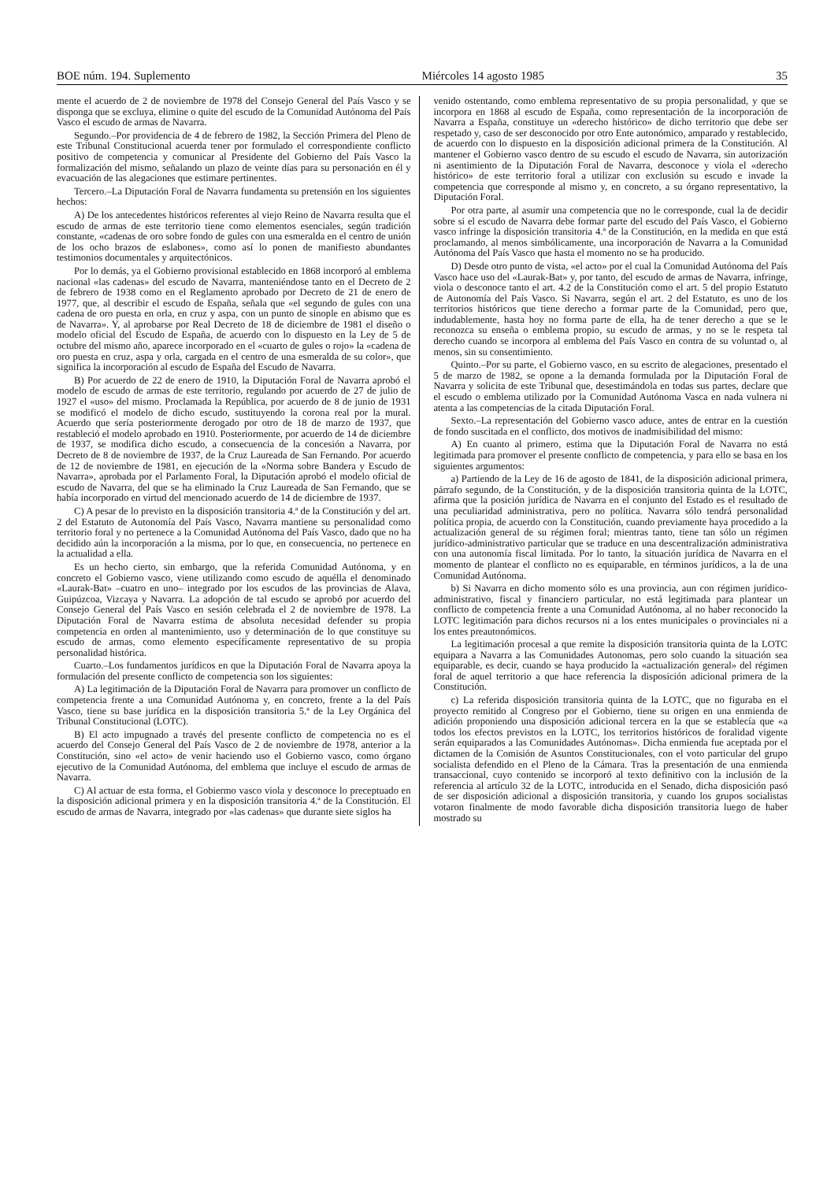BOE núm. 194. Suplemento Miércoles 14 agosto 1985 35
mente el acuerdo de 2 de noviembre de 1978 del Consejo General del País Vasco y se disponga que se excluya, elimine o quite del escudo de la Comunidad Autónoma del País Vasco el escudo de armas de Navarra.
Segundo.–Por providencia de 4 de febrero de 1982, la Sección Primera del Pleno de este Tribunal Constitucional acuerda tener por formulado el correspondiente conflicto positivo de competencia y comunicar al Presidente del Gobierno del País Vasco la formalización del mismo, señalando un plazo de veinte días para su personación en él y evacuación de las alegaciones que estimare pertinentes.
Tercero.–La Diputación Foral de Navarra fundamenta su pretensión en los siguientes hechos:
A) De los antecedentes históricos referentes al viejo Reino de Navarra resulta que el escudo de armas de este territorio tiene como elementos esenciales, según tradición constante, «cadenas de oro sobre fondo de gules con una esmeralda en el centro de unión de los ocho brazos de eslabones», como así lo ponen de manifiesto abundantes testimonios documentales y arquitectónicos.
Por lo demás, ya el Gobierno provisional establecido en 1868 incorporó al emblema nacional «las cadenas» del escudo de Navarra, manteniéndose tanto en el Decreto de 2 de febrero de 1938 como en el Reglamento aprobado por Decreto de 21 de enero de 1977, que, al describir el escudo de España, señala que «el segundo de gules con una cadena de oro puesta en orla, en cruz y aspa, con un punto de sinople en abismo que es de Navarra». Y, al aprobarse por Real Decreto de 18 de diciembre de 1981 el diseño o modelo oficial del Escudo de España, de acuerdo con lo dispuesto en la Ley de 5 de octubre del mismo año, aparece incorporado en el «cuarto de gules o rojo» la «cadena de oro puesta en cruz, aspa y orla, cargada en el centro de una esmeralda de su color», que significa la incorporación al escudo de España del Escudo de Navarra.
B) Por acuerdo de 22 de enero de 1910, la Diputación Foral de Navarra aprobó el modelo de escudo de armas de este territorio, regulando por acuerdo de 27 de julio de 1927 el «uso» del mismo. Proclamada la República, por acuerdo de 8 de junio de 1931 se modificó el modelo de dicho escudo, sustituyendo la corona real por la mural. Acuerdo que sería posteriormente derogado por otro de 18 de marzo de 1937, que restableció el modelo aprobado en 1910. Posteriormente, por acuerdo de 14 de diciembre de 1937, se modifica dicho escudo, a consecuencia de la concesión a Navarra, por Decreto de 8 de noviembre de 1937, de la Cruz Laureada de San Fernando. Por acuerdo de 12 de noviembre de 1981, en ejecución de la «Norma sobre Bandera y Escudo de Navarra», aprobada por el Parlamento Foral, la Diputación aprobó el modelo oficial de escudo de Navarra, del que se ha eliminado la Cruz Laureada de San Fernando, que se había incorporado en virtud del mencionado acuerdo de 14 de diciembre de 1937.
C) A pesar de lo previsto en la disposición transitoria 4.ª de la Constitución y del art. 2 del Estatuto de Autonomía del País Vasco, Navarra mantiene su personalidad como territorio foral y no pertenece a la Comunidad Autónoma del País Vasco, dado que no ha decidido aún la incorporación a la misma, por lo que, en consecuencia, no pertenece en la actualidad a ella.
Es un hecho cierto, sin embargo, que la referida Comunidad Autónoma, y en concreto el Gobierno vasco, viene utilizando como escudo de aquélla el denominado «Laurak-Bat» –cuatro en uno– integrado por los escudos de las provincias de Alava, Guipúzcoa, Vizcaya y Navarra. La adopción de tal escudo se aprobó por acuerdo del Consejo General del País Vasco en sesión celebrada el 2 de noviembre de 1978. La Diputación Foral de Navarra estima de absoluta necesidad defender su propia competencia en orden al mantenimiento, uso y determinación de lo que constituye su escudo de armas, como elemento específicamente representativo de su propia personalidad histórica.
Cuarto.–Los fundamentos jurídicos en que la Diputación Foral de Navarra apoya la formulación del presente conflicto de competencia son los siguientes:
A) La legitimación de la Diputación Foral de Navarra para promover un conflicto de competencia frente a una Comunidad Autónoma y, en concreto, frente a la del País Vasco, tiene su base jurídica en la disposición transitoria 5.ª de la Ley Orgánica del Tribunal Constitucional (LOTC).
B) El acto impugnado a través del presente conflicto de competencia no es el acuerdo del Consejo General del País Vasco de 2 de noviembre de 1978, anterior a la Constitución, sino «el acto» de venir haciendo uso el Gobierno vasco, como órgano ejecutivo de la Comunidad Autónoma, del emblema que incluye el escudo de armas de Navarra.
C) Al actuar de esta forma, el Gobiermo vasco viola y desconoce lo preceptuado en la disposición adicional primera y en la disposición transitoria 4.ª de la Constitución. El escudo de armas de Navarra, integrado por «las cadenas» que durante siete siglos ha
venido ostentando, como emblema representativo de su propia personalidad, y que se incorpora en 1868 al escudo de España, como representación de la incorporación de Navarra a España, constituye un «derecho histórico» de dicho territorio que debe ser respetado y, caso de ser desconocido por otro Ente autonómico, amparado y restablecido, de acuerdo con lo dispuesto en la disposición adicional primera de la Constitución. Al mantener el Gobierno vasco dentro de su escudo el escudo de Navarra, sin autorización ni asentimiento de la Diputación Foral de Navarra, desconoce y viola el «derecho histórico» de este territorio foral a utilizar con exclusión su escudo e invade la competencia que corresponde al mismo y, en concreto, a su órgano representativo, la Diputación Foral.
Por otra parte, al asumir una competencia que no le corresponde, cual la de decidir sobre si el escudo de Navarra debe formar parte del escudo del País Vasco, el Gobierno vasco infringe la disposición transitoria 4.ª de la Constitución, en la medida en que está proclamando, al menos simbólicamente, una incorporación de Navarra a la Comunidad Autónoma del País Vasco que hasta el momento no se ha producido.
D) Desde otro punto de vista, «el acto» por el cual la Comunidad Autónoma del País Vasco hace uso del «Laurak-Bat» y, por tanto, del escudo de armas de Navarra, infringe, viola o desconoce tanto el art. 4.2 de la Constitución como el art. 5 del propio Estatuto de Autonomía del País Vasco. Si Navarra, según el art. 2 del Estatuto, es uno de los territorios históricos que tiene derecho a formar parte de la Comunidad, pero que, indudablemente, hasta hoy no forma parte de ella, ha de tener derecho a que se le reconozca su enseña o emblema propio, su escudo de armas, y no se le respeta tal derecho cuando se incorpora al emblema del País Vasco en contra de su voluntad o, al menos, sin su consentimiento.
Quinto.–Por su parte, el Gobierno vasco, en su escrito de alegaciones, presentado el 5 de marzo de 1982, se opone a la demanda formulada por la Diputación Foral de Navarra y solicita de este Tribunal que, desestimándola en todas sus partes, declare que el escudo o emblema utilizado por la Comunidad Autónoma Vasca en nada vulnera ni atenta a las competencias de la citada Diputación Foral.
Sexto.–La representación del Gobierno vasco aduce, antes de entrar en la cuestión de fondo suscitada en el conflicto, dos motivos de inadmisibilidad del mismo:
A) En cuanto al primero, estima que la Diputación Foral de Navarra no está legitimada para promover el presente conflicto de competencia, y para ello se basa en los siguientes argumentos:
a) Partiendo de la Ley de 16 de agosto de 1841, de la disposición adicional primera, párrafo segundo, de la Constitución, y de la disposición transitoria quinta de la LOTC, afirma que la posición jurídica de Navarra en el conjunto del Estado es el resultado de una peculiaridad administrativa, pero no política. Navarra sólo tendrá personalidad política propia, de acuerdo con la Constitución, cuando previamente haya procedido a la actualización general de su régimen foral; mientras tanto, tiene tan sólo un régimen jurídico-administrativo particular que se traduce en una descentralización administrativa con una autonomía fiscal limitada. Por lo tanto, la situación jurídica de Navarra en el momento de plantear el conflicto no es equiparable, en términos jurídicos, a la de una Comunidad Autónoma.
b) Si Navarra en dicho momento sólo es una provincia, aun con régimen jurídico-administrativo, fiscal y financiero particular, no está legitimada para plantear un conflicto de competencia frente a una Comunidad Autónoma, al no haber reconocido la LOTC legitimación para dichos recursos ni a los entes municipales o provinciales ni a los entes preautonómicos.
La legitimación procesal a que remite la disposición transitoria quinta de la LOTC equipara a Navarra a las Comunidades Autonomas, pero solo cuando la situación sea equiparable, es decir, cuando se haya producido la «actualización general» del régimen foral de aquel territorio a que hace referencia la disposición adicional primera de la Constitución.
c) La referida disposición transitoria quinta de la LOTC, que no figuraba en el proyecto remitido al Congreso por el Gobierno, tiene su origen en una enmienda de adición proponiendo una disposición adicional tercera en la que se establecía que «a todos los efectos previstos en la LOTC, los territorios históricos de foralidad vigente serán equiparados a las Comunidades Autónomas». Dicha enmienda fue aceptada por el dictamen de la Comisión de Asuntos Constitucionales, con el voto particular del grupo socialista defendido en el Pleno de la Cámara. Tras la presentación de una enmienda transaccional, cuyo contenido se incorporó al texto definitivo con la inclusión de la referencia al artículo 32 de la LOTC, introducida en el Senado, dicha disposición pasó de ser disposición adicional a disposición transitoria, y cuando los grupos socialistas votaron finalmente de modo favorable dicha disposición transitoria luego de haber mostrado su